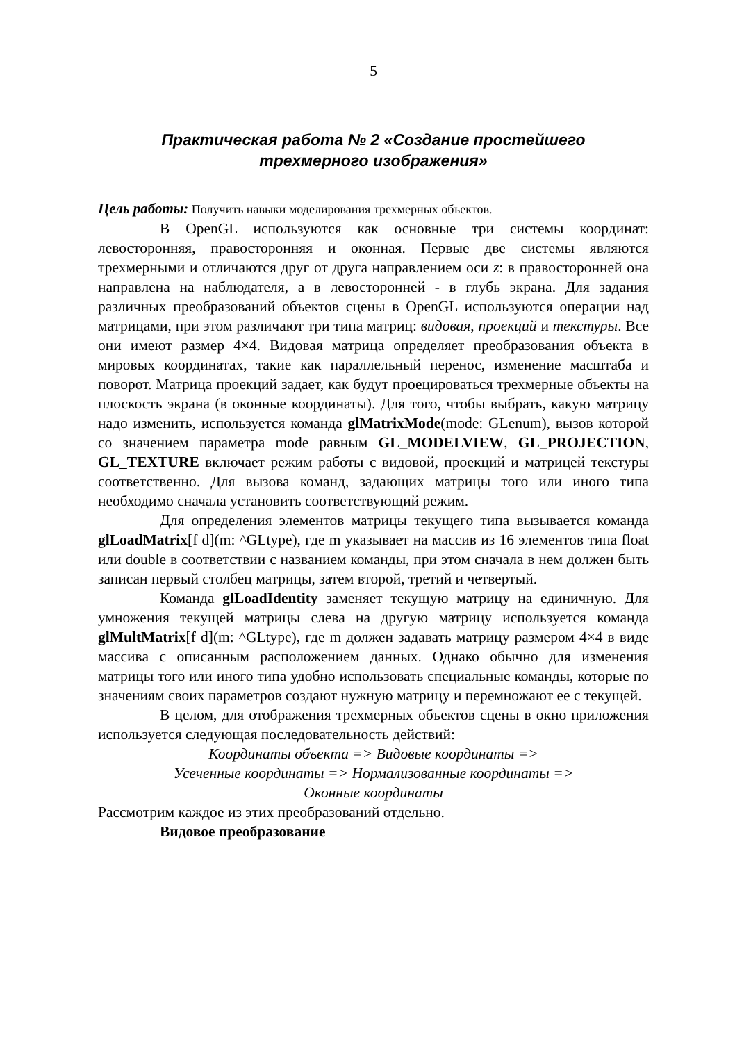5
Практическая работа № 2 «Создание простейшего
трехмерного изображения»
Цель работы: Получить навыки моделирования трехмерных объектов.
В OpenGL используются как основные три системы координат: левосторонняя, правосторонняя и оконная. Первые две системы являются трехмерными и отличаются друг от друга направлением оси z: в правосторонней она направлена на наблюдателя, а в левосторонней - в глубь экрана. Для задания различных преобразований объектов сцены в OpenGL используются операции над матрицами, при этом различают три типа матриц: видовая, проекций и текстуры. Все они имеют размер 4×4. Видовая матрица определяет преобразования объекта в мировых координатах, такие как параллельный перенос, изменение масштаба и поворот. Матрица проекций задает, как будут проецироваться трехмерные объекты на плоскость экрана (в оконные координаты). Для того, чтобы выбрать, какую матрицу надо изменить, используется команда glMatrixMode(mode: GLenum), вызов которой со значением параметра mode равным GL_MODELVIEW, GL_PROJECTION, GL_TEXTURE включает режим работы с видовой, проекций и матрицей текстуры соответственно. Для вызова команд, задающих матрицы того или иного типа необходимо сначала установить соответствующий режим.
Для определения элементов матрицы текущего типа вызывается команда glLoadMatrix[f d](m: ^GLtype), где m указывает на массив из 16 элементов типа float или double в соответствии с названием команды, при этом сначала в нем должен быть записан первый столбец матрицы, затем второй, третий и четвертый.
Команда glLoadIdentity заменяет текущую матрицу на единичную. Для умножения текущей матрицы слева на другую матрицу используется команда glMultMatrix[f d](m: ^GLtype), где m должен задавать матрицу размером 4×4 в виде массива с описанным расположением данных. Однако обычно для изменения матрицы того или иного типа удобно использовать специальные команды, которые по значениям своих параметров создают нужную матрицу и перемножают ее с текущей.
В целом, для отображения трехмерных объектов сцены в окно приложения используется следующая последовательность действий:
Координаты объекта => Видовые координаты =>
Усеченные координаты => Нормализованные координаты =>
Оконные координаты
Рассмотрим каждое из этих преобразований отдельно.
Видовое преобразование